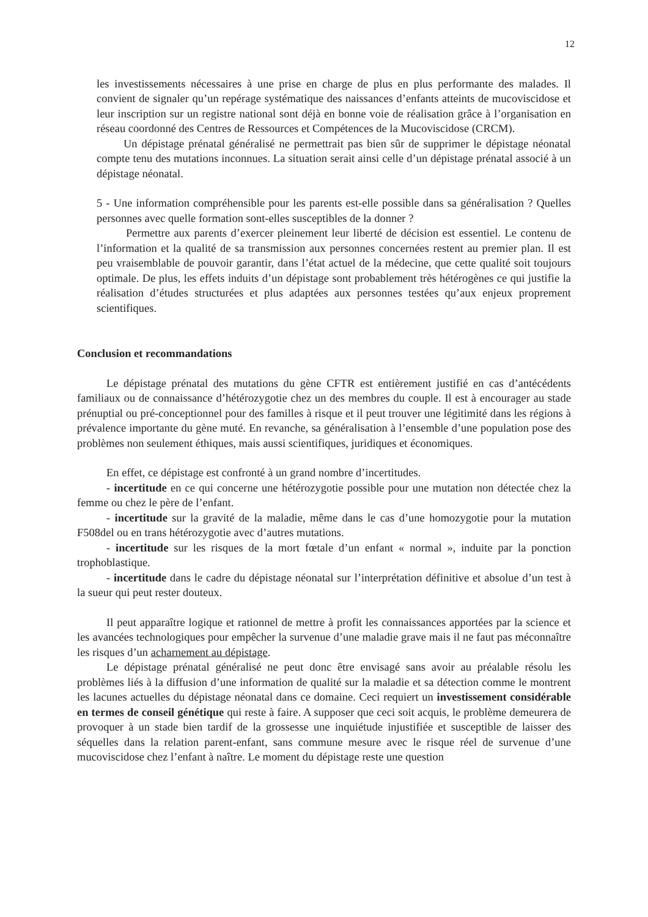12
les investissements nécessaires à une prise en charge de plus en plus performante des malades. Il convient de signaler qu’un repérage systématique des naissances d’enfants atteints de mucoviscidose et leur inscription sur un registre national sont déjà en bonne voie de réalisation grâce à l’organisation en réseau coordonné des Centres de Ressources et Compétences de la Mucoviscidose (CRCM).
Un dépistage prénatal généralisé ne permettrait pas bien sûr de supprimer le dépistage néonatal compte tenu des mutations inconnues. La situation serait ainsi celle d’un dépistage prénatal associé à un dépistage néonatal.
5 - Une information compréhensible pour les parents est-elle possible dans sa généralisation ? Quelles personnes avec quelle formation sont-elles susceptibles de la donner ?
Permettre aux parents d’exercer pleinement leur liberté de décision est essentiel. Le contenu de l’information et la qualité de sa transmission aux personnes concernées restent au premier plan. Il est peu vraisemblable de pouvoir garantir, dans l’état actuel de la médecine, que cette qualité soit toujours optimale. De plus, les effets induits d’un dépistage sont probablement très hétérogènes ce qui justifie la réalisation d’études structurées et plus adaptées aux personnes testées qu’aux enjeux proprement scientifiques.
Conclusion et recommandations
Le dépistage prénatal des mutations du gène CFTR est entièrement justifié en cas d’antécédents familiaux ou de connaissance d’hétérozygotie chez un des membres du couple. Il est à encourager au stade prénuptial ou pré-conceptionnel pour des familles à risque et il peut trouver une légitimité dans les régions à prévalence importante du gène muté. En revanche, sa généralisation à l’ensemble d’une population pose des problèmes non seulement éthiques, mais aussi scientifiques, juridiques et économiques.
En effet, ce dépistage est confronté à un grand nombre d’incertitudes.
- incertitude en ce qui concerne une hétérozygotie possible pour une mutation non détectée chez la femme ou chez le père de l’enfant.
- incertitude sur la gravité de la maladie, même dans le cas d’une homozygotie pour la mutation F508del ou en trans hétérozygotie avec d’autres mutations.
- incertitude sur les risques de la mort fœtale d’un enfant « normal », induite par la ponction trophoblastique.
- incertitude dans le cadre du dépistage néonatal sur l’interprétation définitive et absolue d’un test à la sueur qui peut rester douteux.
Il peut apparaître logique et rationnel de mettre à profit les connaissances apportées par la science et les avancées technologiques pour empêcher la survenue d’une maladie grave mais il ne faut pas méconnaître les risques d’un acharnement au dépistage.
Le dépistage prénatal généralisé ne peut donc être envisagé sans avoir au préalable résolu les problèmes liés à la diffusion d’une information de qualité sur la maladie et sa détection comme le montrent les lacunes actuelles du dépistage néonatal dans ce domaine. Ceci requiert un investissement considérable en termes de conseil génétique qui reste à faire. A supposer que ceci soit acquis, le problème demeurera de provoquer à un stade bien tardif de la grossesse une inquiétude injustifiée et susceptible de laisser des séquelles dans la relation parent-enfant, sans commune mesure avec le risque réel de survenue d’une mucoviscidose chez l’enfant à naître. Le moment du dépistage reste une question